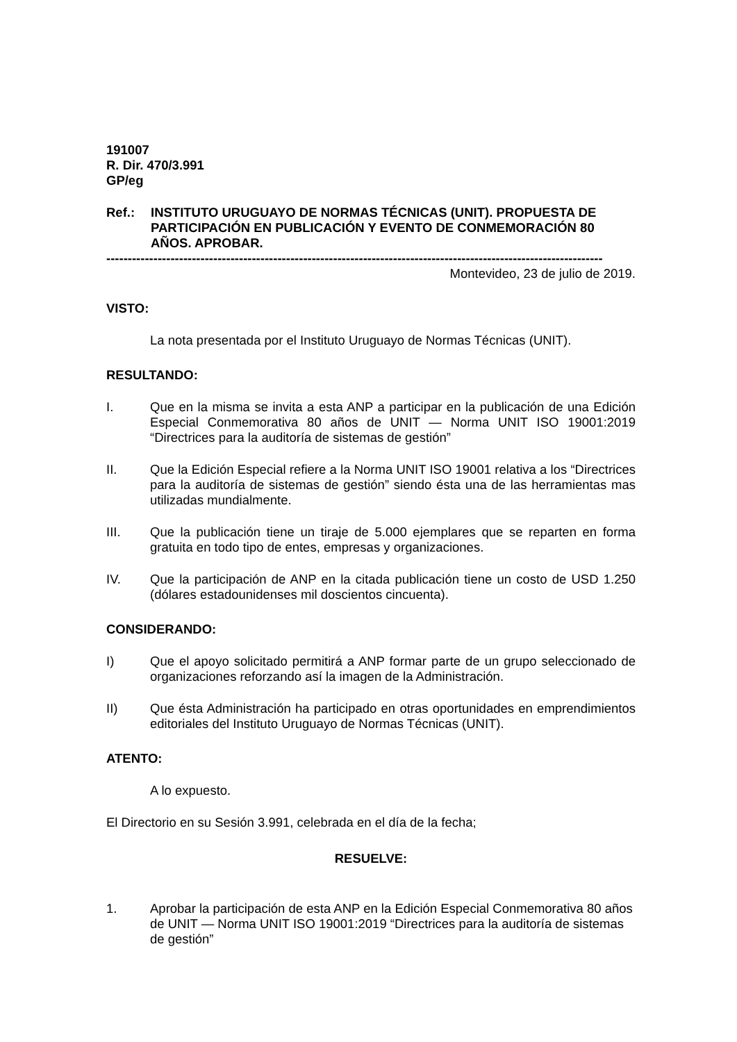191007
R. Dir. 470/3.991
GP/eg
Ref.: INSTITUTO URUGUAYO DE NORMAS TÉCNICAS (UNIT). PROPUESTA DE PARTICIPACIÓN EN PUBLICACIÓN Y EVENTO DE CONMEMORACIÓN 80 AÑOS. APROBAR.
--------------------------------------------------------------------------------------------------------------------
Montevideo, 23 de julio de 2019.
VISTO:
La nota presentada por el Instituto Uruguayo de Normas Técnicas (UNIT).
RESULTANDO:
I. Que en la misma se invita a esta ANP a participar en la publicación de una Edición Especial Conmemorativa 80 años de UNIT — Norma UNIT ISO 19001:2019 “Directrices para la auditoría de sistemas de gestión”
II. Que la Edición Especial refiere a la Norma UNIT ISO 19001 relativa a los “Directrices para la auditoría de sistemas de gestión” siendo ésta una de las herramientas mas utilizadas mundialmente.
III. Que la publicación tiene un tiraje de 5.000 ejemplares que se reparten en forma gratuita en todo tipo de entes, empresas y organizaciones.
IV. Que la participación de ANP en la citada publicación tiene un costo de USD 1.250 (dólares estadounidenses mil doscientos cincuenta).
CONSIDERANDO:
I) Que el apoyo solicitado permitirá a ANP formar parte de un grupo seleccionado de organizaciones reforzando así la imagen de la Administración.
II) Que ésta Administración ha participado en otras oportunidades en emprendimientos editoriales del Instituto Uruguayo de Normas Técnicas (UNIT).
ATENTO:
A lo expuesto.
El Directorio en su Sesión 3.991, celebrada en el día de la fecha;
RESUELVE:
1. Aprobar la participación de esta ANP en la Edición Especial Conmemorativa 80 años de UNIT — Norma UNIT ISO 19001:2019 “Directrices para la auditoría de sistemas de gestión”